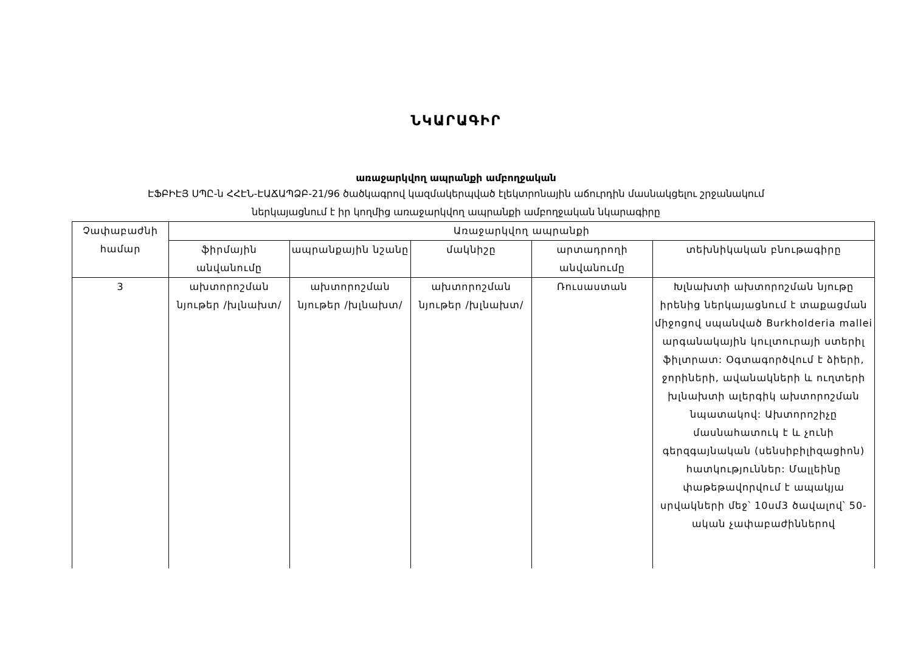ՆԿԱՐԱԳԻՐ
առաջարկվող ապրանքի ամբողջական
ԷՖԲԻԷՅ ՍՊԸ-ն ՀՀԷՆ-ԷԱՃԱՊՁԲ-21/96 ծածկագրով կազմակերպված էլեկտրոնային աճուրդին մասնակցելու շրջանակում
ներկայացնում է իր կողմից առաջարկվող ապրանքի ամբողջական նկարագիրը
| Չափաբաժնի համար | Առաջարկվող ապրանքի | | | | |
| --- | --- | --- | --- | --- | --- |
| | ֆիրմային անվանումը | ապրանքային նշանը | մակնիշը | արտադրողի անվանումը | տեխնիկական բնութագիրը |
| 3 | ախտորոշման նյութեր /խլնախտ/ | ախտորոշման նյութեր /խլնախտ/ | ախտորոշման նյութեր /խլնախտ/ | Ռուսաստան | Խլնախտի ախտորոշման նյութը իրենից ներկայացնում է տաքացման միջոցով սպանված Burkholderia mallei արգանակային կուլտուրայի ստերիլ ֆիլտրատ: Օգտագործվում է ձիերի, ջորիների, ավանակների և ուղտերի խլնախտի ալերգիկ ախտորոշման նպատակով: Ախտորոշիչը մասնահատուկ է և չունի գերզգայնական (սենսիբիլիզացիոն) հատկություններ: Մալլեինը փաթեթավորվում է ապակյա սրվակների մեջ՝ 10սմ3 ծավալով՝ 50-ական չափաբաժիններով |